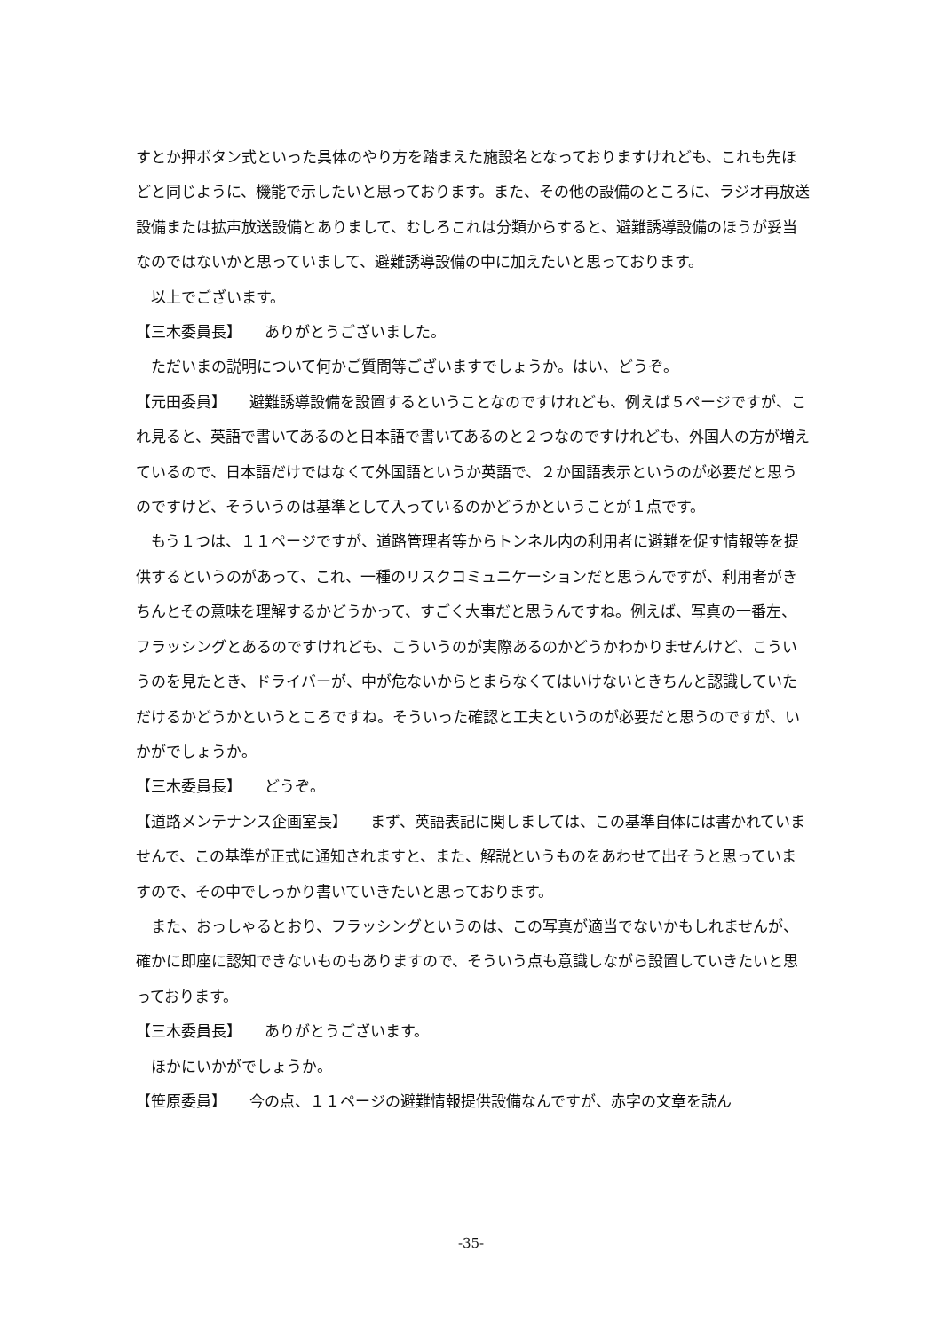すとか押ボタン式といった具体のやり方を踏まえた施設名となっておりますけれども、これも先ほどと同じように、機能で示したいと思っております。また、その他の設備のところに、ラジオ再放送設備または拡声放送設備とありまして、むしろこれは分類からすると、避難誘導設備のほうが妥当なのではないかと思っていまして、避難誘導設備の中に加えたいと思っております。
以上でございます。
【三木委員長】　　ありがとうございました。
ただいまの説明について何かご質問等ございますでしょうか。はい、どうぞ。
【元田委員】　　避難誘導設備を設置するということなのですけれども、例えば５ページですが、これ見ると、英語で書いてあるのと日本語で書いてあるのと２つなのですけれども、外国人の方が増えているので、日本語だけではなくて外国語というか英語で、２か国語表示というのが必要だと思うのですけど、そういうのは基準として入っているのかどうかということが１点です。
もう１つは、１１ページですが、道路管理者等からトンネル内の利用者に避難を促す情報等を提供するというのがあって、これ、一種のリスクコミュニケーションだと思うんですが、利用者がきちんとその意味を理解するかどうかって、すごく大事だと思うんですね。例えば、写真の一番左、フラッシングとあるのですけれども、こういうのが実際あるのかどうかわかりませんけど、こういうのを見たとき、ドライバーが、中が危ないからとまらなくてはいけないときちんと認識していただけるかどうかというところですね。そういった確認と工夫というのが必要だと思うのですが、いかがでしょうか。
【三木委員長】　　どうぞ。
【道路メンテナンス企画室長】　　まず、英語表記に関しましては、この基準自体には書かれていませんで、この基準が正式に通知されますと、また、解説というものをあわせて出そうと思っていますので、その中でしっかり書いていきたいと思っております。
また、おっしゃるとおり、フラッシングというのは、この写真が適当でないかもしれませんが、確かに即座に認知できないものもありますので、そういう点も意識しながら設置していきたいと思っております。
【三木委員長】　　ありがとうございます。
ほかにいかがでしょうか。
【笹原委員】　　今の点、１１ページの避難情報提供設備なんですが、赤字の文章を読ん
-35-